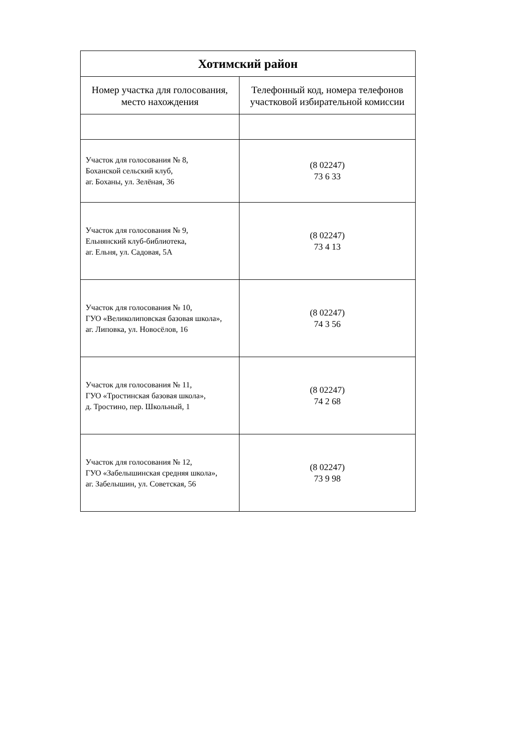| Хотимский район | |
| --- | --- |
| Номер участка для голосования, место нахождения | Телефонный код, номера телефонов участковой избирательной комиссии |
| Участок для голосования № 8, Боханской сельский клуб, аг. Боханы, ул. Зелёная, 36 | (8 02247) 73 6 33 |
| Участок для голосования № 9, Ельнянский клуб-библиотека, аг. Ельня, ул. Садовая, 5А | (8 02247) 73 4 13 |
| Участок для голосования № 10, ГУО «Великолиповская базовая школа», аг. Липовка, ул. Новосёлов, 16 | (8 02247) 74 3 56 |
| Участок для голосования № 11, ГУО «Тростинская базовая школа», д. Тростино, пер. Школьный, 1 | (8 02247) 74 2 68 |
| Участок для голосования № 12, ГУО «Забелышинская средняя школа», аг. Забелышин, ул. Советская, 56 | (8 02247) 73 9 98 |